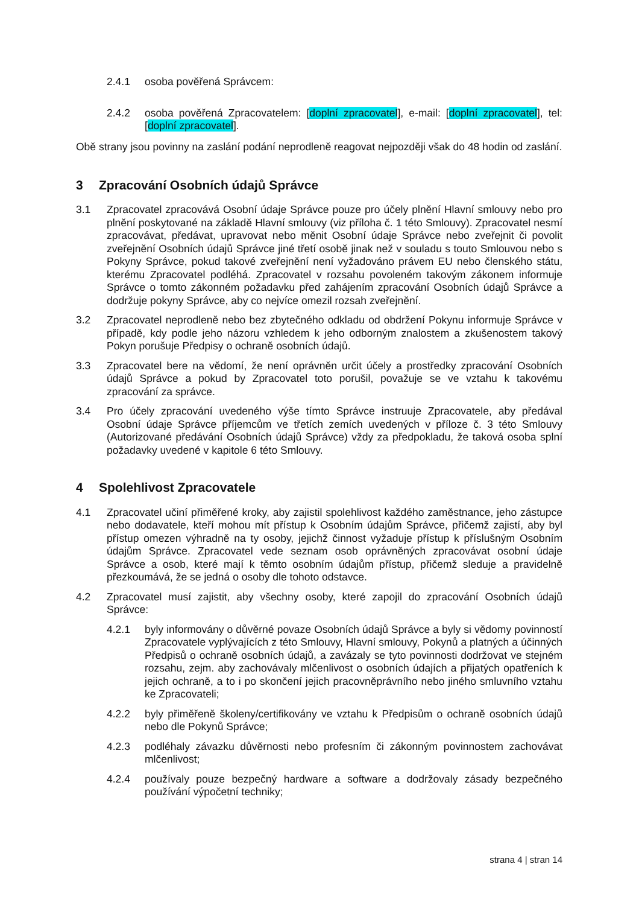2.4.1 osoba pověřená Správcem:
2.4.2 osoba pověřená Zpracovatelem: [doplní zpracovatel], e-mail: [doplní zpracovatel], tel: [doplní zpracovatel].
Obě strany jsou povinny na zaslání podání neprodleně reagovat nejpozději však do 48 hodin od zaslání.
3 Zpracování Osobních údajů Správce
3.1 Zpracovatel zpracovává Osobní údaje Správce pouze pro účely plnění Hlavní smlouvy nebo pro plnění poskytované na základě Hlavní smlouvy (viz příloha č. 1 této Smlouvy). Zpracovatel nesmí zpracovávat, předávat, upravovat nebo měnit Osobní údaje Správce nebo zveřejnit či povolit zveřejnění Osobních údajů Správce jiné třetí osobě jinak než v souladu s touto Smlouvou nebo s Pokyny Správce, pokud takové zveřejnění není vyžadováno právem EU nebo členského státu, kterému Zpracovatel podléhá. Zpracovatel v rozsahu povoleném takovým zákonem informuje Správce o tomto zákonném požadavku před zahájením zpracování Osobních údajů Správce a dodržuje pokyny Správce, aby co nejvíce omezil rozsah zveřejnění.
3.2 Zpracovatel neprodleně nebo bez zbytečného odkladu od obdržení Pokynu informuje Správce v případě, kdy podle jeho názoru vzhledem k jeho odborným znalostem a zkušenostem takový Pokyn porušuje Předpisy o ochraně osobních údajů.
3.3 Zpracovatel bere na vědomí, že není oprávněn určit účely a prostředky zpracování Osobních údajů Správce a pokud by Zpracovatel toto porušil, považuje se ve vztahu k takovému zpracování za správce.
3.4 Pro účely zpracování uvedeného výše tímto Správce instruuje Zpracovatele, aby předával Osobní údaje Správce příjemcům ve třetích zemích uvedených v příloze č. 3 této Smlouvy (Autorizované předávání Osobních údajů Správce) vždy za předpokladu, že taková osoba splní požadavky uvedené v kapitole 6 této Smlouvy.
4 Spolehlivost Zpracovatele
4.1 Zpracovatel učiní přiměřené kroky, aby zajistil spolehlivost každého zaměstnance, jeho zástupce nebo dodavatele, kteří mohou mít přístup k Osobním údajům Správce, přičemž zajistí, aby byl přístup omezen výhradně na ty osoby, jejichž činnost vyžaduje přístup k příslušným Osobním údajům Správce. Zpracovatel vede seznam osob oprávněných zpracovávat osobní údaje Správce a osob, které mají k těmto osobním údajům přístup, přičemž sleduje a pravidelně přezkoumává, že se jedná o osoby dle tohoto odstavce.
4.2 Zpracovatel musí zajistit, aby všechny osoby, které zapojil do zpracování Osobních údajů Správce:
4.2.1 byly informovány o důvěrné povaze Osobních údajů Správce a byly si vědomy povinností Zpracovatele vyplývajících z této Smlouvy, Hlavní smlouvy, Pokynů a platných a účinných Předpisů o ochraně osobních údajů, a zavázaly se tyto povinnosti dodržovat ve stejném rozsahu, zejm. aby zachovávaly mlčenlivost o osobních údajích a přijatých opatřeních k jejich ochraně, a to i po skončení jejich pracovněprávního nebo jiného smluvního vztahu ke Zpracovateli;
4.2.2 byly přiměřeně školeny/certifikovány ve vztahu k Předpisům o ochraně osobních údajů nebo dle Pokynů Správce;
4.2.3 podléhaly závazku důvěrnosti nebo profesním či zákonným povinnostem zachovávat mlčenlivost;
4.2.4 používaly pouze bezpečný hardware a software a dodržovaly zásady bezpečného používání výpočetní techniky;
strana 4 | stran 14